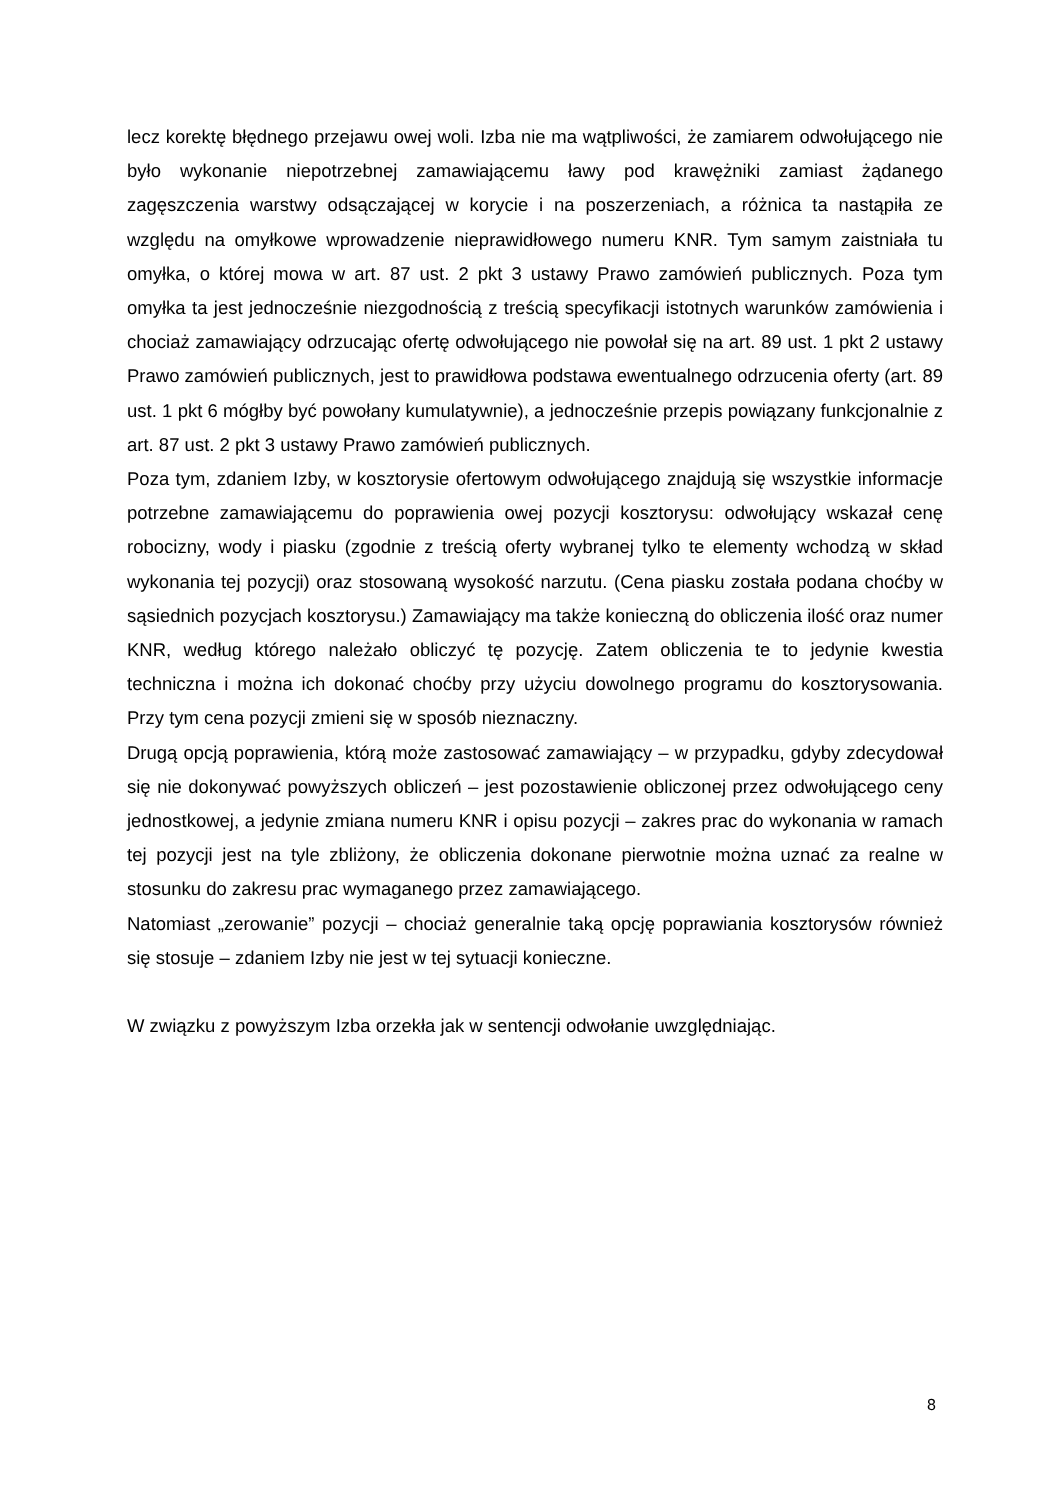lecz korektę błędnego przejawu owej woli. Izba nie ma wątpliwości, że zamiarem odwołującego nie było wykonanie niepotrzebnej zamawiającemu ławy pod krawężniki zamiast żądanego zagęszczenia warstwy odsączającej w korycie i na poszerzeniach, a różnica ta nastąpiła ze względu na omyłkowe wprowadzenie nieprawidłowego numeru KNR. Tym samym zaistniała tu omyłka, o której mowa w art. 87 ust. 2 pkt 3 ustawy Prawo zamówień publicznych. Poza tym omyłka ta jest jednocześnie niezgodnością z treścią specyfikacji istotnych warunków zamówienia i chociaż zamawiający odrzucając ofertę odwołującego nie powołał się na art. 89 ust. 1 pkt 2 ustawy Prawo zamówień publicznych, jest to prawidłowa podstawa ewentualnego odrzucenia oferty (art. 89 ust. 1 pkt 6 mógłby być powołany kumulatywnie), a jednocześnie przepis powiązany funkcjonalnie z art. 87 ust. 2 pkt 3 ustawy Prawo zamówień publicznych.
Poza tym, zdaniem Izby, w kosztorysie ofertowym odwołującego znajdują się wszystkie informacje potrzebne zamawiającemu do poprawienia owej pozycji kosztorysu: odwołujący wskazał cenę robocizny, wody i piasku (zgodnie z treścią oferty wybranej tylko te elementy wchodzą w skład wykonania tej pozycji) oraz stosowaną wysokość narzutu. (Cena piasku została podana choćby w sąsiednich pozycjach kosztorysu.) Zamawiający ma także konieczną do obliczenia ilość oraz numer KNR, według którego należało obliczyć tę pozycję. Zatem obliczenia te to jedynie kwestia techniczna i można ich dokonać choćby przy użyciu dowolnego programu do kosztorysowania. Przy tym cena pozycji zmieni się w sposób nieznaczny.
Drugą opcją poprawienia, którą może zastosować zamawiający – w przypadku, gdyby zdecydował się nie dokonywać powyższych obliczeń – jest pozostawienie obliczonej przez odwołującego ceny jednostkowej, a jedynie zmiana numeru KNR i opisu pozycji – zakres prac do wykonania w ramach tej pozycji jest na tyle zbliżony, że obliczenia dokonane pierwotnie można uznać za realne w stosunku do zakresu prac wymaganego przez zamawiającego.
Natomiast „zerowanie” pozycji – chociaż generalnie taką opcję poprawiania kosztorysów również się stosuje – zdaniem Izby nie jest w tej sytuacji konieczne.
W związku z powyższym Izba orzekła jak w sentencji odwołanie uwzględniając.
8